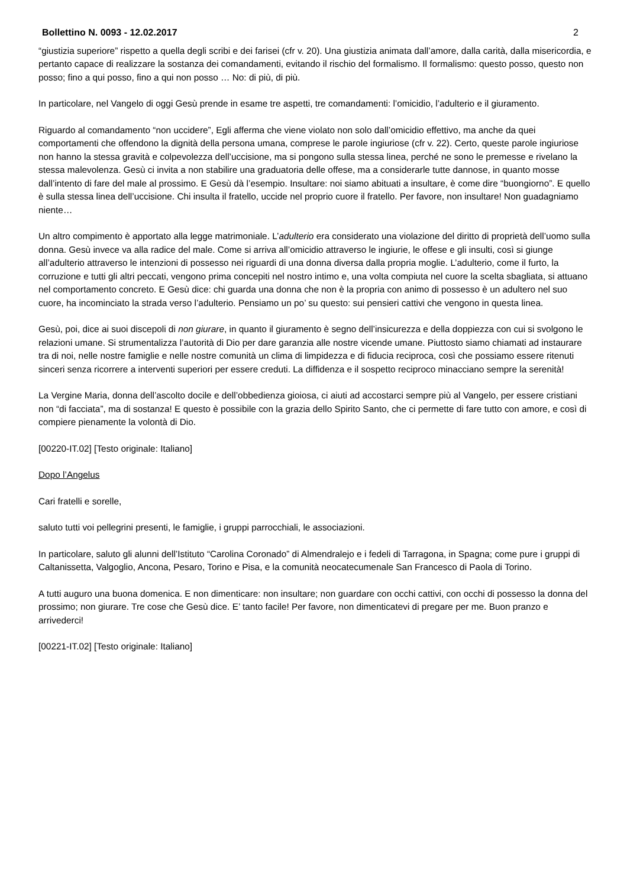Bollettino N. 0093 - 12.02.2017 2
“giustizia superiore” rispetto a quella degli scribi e dei farisei (cfr v. 20). Una giustizia animata dall’amore, dalla carità, dalla misericordia, e pertanto capace di realizzare la sostanza dei comandamenti, evitando il rischio del formalismo. Il formalismo: questo posso, questo non posso; fino a qui posso, fino a qui non posso … No: di più, di più.
In particolare, nel Vangelo di oggi Gesù prende in esame tre aspetti, tre comandamenti: l’omicidio, l’adulterio e il giuramento.
Riguardo al comandamento “non uccidere”, Egli afferma che viene violato non solo dall’omicidio effettivo, ma anche da quei comportamenti che offendono la dignità della persona umana, comprese le parole ingiuriose (cfr v. 22). Certo, queste parole ingiuriose non hanno la stessa gravità e colpevolezza dell’uccisione, ma si pongono sulla stessa linea, perché ne sono le premesse e rivelano la stessa malevolenza. Gesù ci invita a non stabilire una graduatoria delle offese, ma a considerarle tutte dannose, in quanto mosse dall’intento di fare del male al prossimo. E Gesù dà l’esempio. Insultare: noi siamo abituati a insultare, è come dire “buongiorno”. E quello è sulla stessa linea dell’uccisione. Chi insulta il fratello, uccide nel proprio cuore il fratello. Per favore, non insultare! Non guadagniamo niente…
Un altro compimento è apportato alla legge matrimoniale. L’adulterio era considerato una violazione del diritto di proprietà dell’uomo sulla donna. Gesù invece va alla radice del male. Come si arriva all’omicidio attraverso le ingiurie, le offese e gli insulti, così si giunge all’adulterio attraverso le intenzioni di possesso nei riguardi di una donna diversa dalla propria moglie. L’adulterio, come il furto, la corruzione e tutti gli altri peccati, vengono prima concepiti nel nostro intimo e, una volta compiuta nel cuore la scelta sbagliata, si attuano nel comportamento concreto. E Gesù dice: chi guarda una donna che non è la propria con animo di possesso è un adultero nel suo cuore, ha incominciato la strada verso l’adulterio. Pensiamo un po’ su questo: sui pensieri cattivi che vengono in questa linea.
Gesù, poi, dice ai suoi discepoli di non giurare, in quanto il giuramento è segno dell’insicurezza e della doppiezza con cui si svolgono le relazioni umane. Si strumentalizza l’autorità di Dio per dare garanzia alle nostre vicende umane. Piuttosto siamo chiamati ad instaurare tra di noi, nelle nostre famiglie e nelle nostre comunità un clima di limpidezza e di fiducia reciproca, così che possiamo essere ritenuti sinceri senza ricorrere a interventi superiori per essere creduti. La diffidenza e il sospetto reciproco minacciano sempre la serenità!
La Vergine Maria, donna dell’ascolto docile e dell’obbedienza gioiosa, ci aiuti ad accostarci sempre più al Vangelo, per essere cristiani non “di facciata”, ma di sostanza! E questo è possibile con la grazia dello Spirito Santo, che ci permette di fare tutto con amore, e così di compiere pienamente la volontà di Dio.
[00220-IT.02] [Testo originale: Italiano]
Dopo l’Angelus
Cari fratelli e sorelle,
saluto tutti voi pellegrini presenti, le famiglie, i gruppi parrocchiali, le associazioni.
In particolare, saluto gli alunni dell’Istituto “Carolina Coronado” di Almendralejo e i fedeli di Tarragona, in Spagna; come pure i gruppi di Caltanissetta, Valgoglio, Ancona, Pesaro, Torino e Pisa, e la comunità neocatecumenale San Francesco di Paola di Torino.
A tutti auguro una buona domenica. E non dimenticare: non insultare; non guardare con occhi cattivi, con occhi di possesso la donna del prossimo; non giurare. Tre cose che Gesù dice. E’ tanto facile! Per favore, non dimenticatevi di pregare per me. Buon pranzo e arrivederci!
[00221-IT.02] [Testo originale: Italiano]